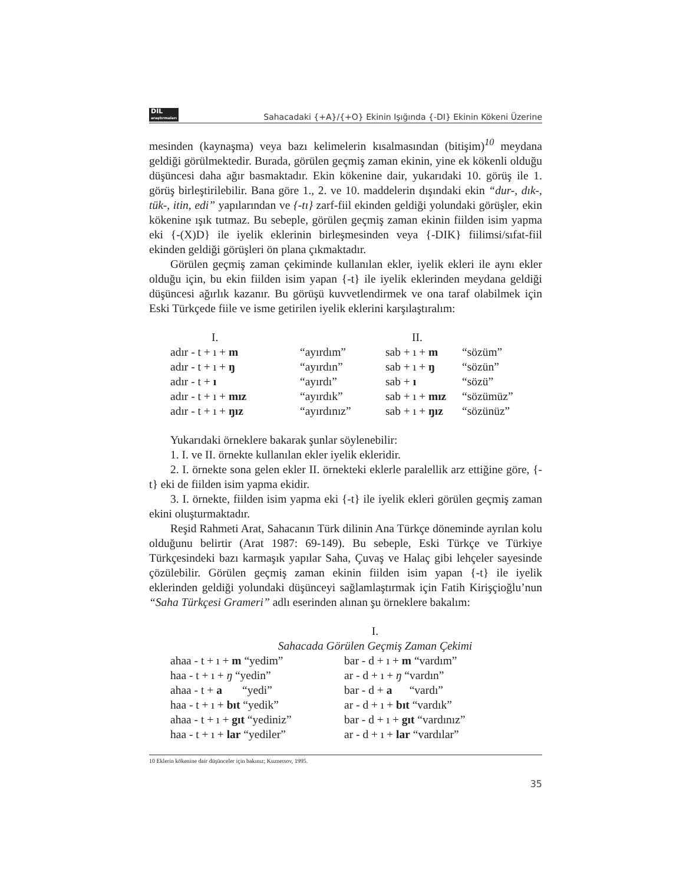DİL
araştırmaları Sahacadaki {+A}/{+O} Ekinin Işığında {-DI} Ekinin Kökeni Üzerine
mesinden (kaynaşma) veya bazı kelimelerin kısalmasından (bitişim)<sup>10</sup> meydana geldiği görülmektedir. Burada, görülen geçmiş zaman ekinin, yine ek kökenli olduğu düşüncesi daha ağır basmaktadır. Ekin kökenine dair, yukarıdaki 10. görüş ile 1. görüş birleştirilebilir. Bana göre 1., 2. ve 10. maddelerin dışındaki ekin “dur-, dık-, tük-, itin, edi” yapılarından ve {-tı} zarf-fiil ekinden geldiği yolundaki görüşler, ekin kökenine ışık tutmaz. Bu sebeple, görülen geçmiş zaman ekinin fiilden isim yapma eki {-(X)D} ile iyelik eklerinin birleşmesinden veya {-DIK} fiilimsi/sıfat-fiil ekinden geldiği görüşleri ön plana çıkmaktadır.
Görülen geçmiş zaman çekiminde kullanılan ekler, iyelik ekleri ile aynı ekler olduğu için, bu ekin fiilden isim yapan {-t} ile iyelik eklerinden meydana geldiği düşüncesi ağırlık kazanır. Bu görüşü kuvvetlendirmek ve ona taraf olabilmek için Eski Türkçede fiile ve isme getirilen iyelik eklerini karşılaştıralım:
| I. | | II. | |
| adır - t + ı + m | “ayırdım” | sab + ı + m | “sözüm” |
| adır - t + ı + ŋ | “ayırdın” | sab + ı + ŋ | “sözün” |
| adır - t + ı | “ayırdı” | sab + ı | “sözü” |
| adır - t + ı + mız | “ayırdık” | sab + ı + mız | “sözümüz” |
| adır - t + ı + ŋız | “ayırdınız” | sab + ı + ŋız | “sözünüz” |
Yukarıdaki örneklere bakarak şunlar söylenebilir:
1. I. ve II. örnekte kullanılan ekler iyelik ekleridir.
2. I. örnekte sona gelen ekler II. örnekteki eklerle paralellik arz ettiğine göre, {-t} eki de fiilden isim yapma ekidir.
3. I. örnekte, fiilden isim yapma eki {-t} ile iyelik ekleri görülen geçmiş zaman ekini oluşturmaktadır.
Reşid Rahmeti Arat, Sahacanın Türk dilinin Ana Türkçe döneminde ayrılan kolu olduğunu belirtir (Arat 1987: 69-149). Bu sebeple, Eski Türkçe ve Türkiye Türkçesindeki bazı karmaşık yapılar Saha, Çuvaş ve Halaç gibi lehçeler sayesinde çözülebilir. Görülen geçmiş zaman ekinin fiilden isim yapan {-t} ile iyelik eklerinden geldiği yolundaki düşünceyi sağlamlaştırmak için Fatih Kirişçioğlu’nun “Saha Türkçesi Grameri” adlı eserinden alınan şu örneklere bakalım:
I.
Sahacada Görülen Geçmiş Zaman Çekimi
| ahaa - t + ı + m “yedim” | bar - d + ı + m “vardım” |
| haa - t + ı + ŋ “yedin” | ar - d + ı + ŋ “vardın” |
| ahaa - t + a “yedi” | bar - d + a “vardı” |
| haa - t + ı + bıt “yedik” | ar - d + ı + bıt “vardık” |
| ahaa - t + ı + gıt “yediniz” | bar - d + ı + gıt “vardınız” |
| haa - t + ı + lar “yediler” | ar - d + ı + lar “vardılar” |
10 Eklerin kökenine dair düşünceler için bakınız; Kuznetsov, 1995.
35